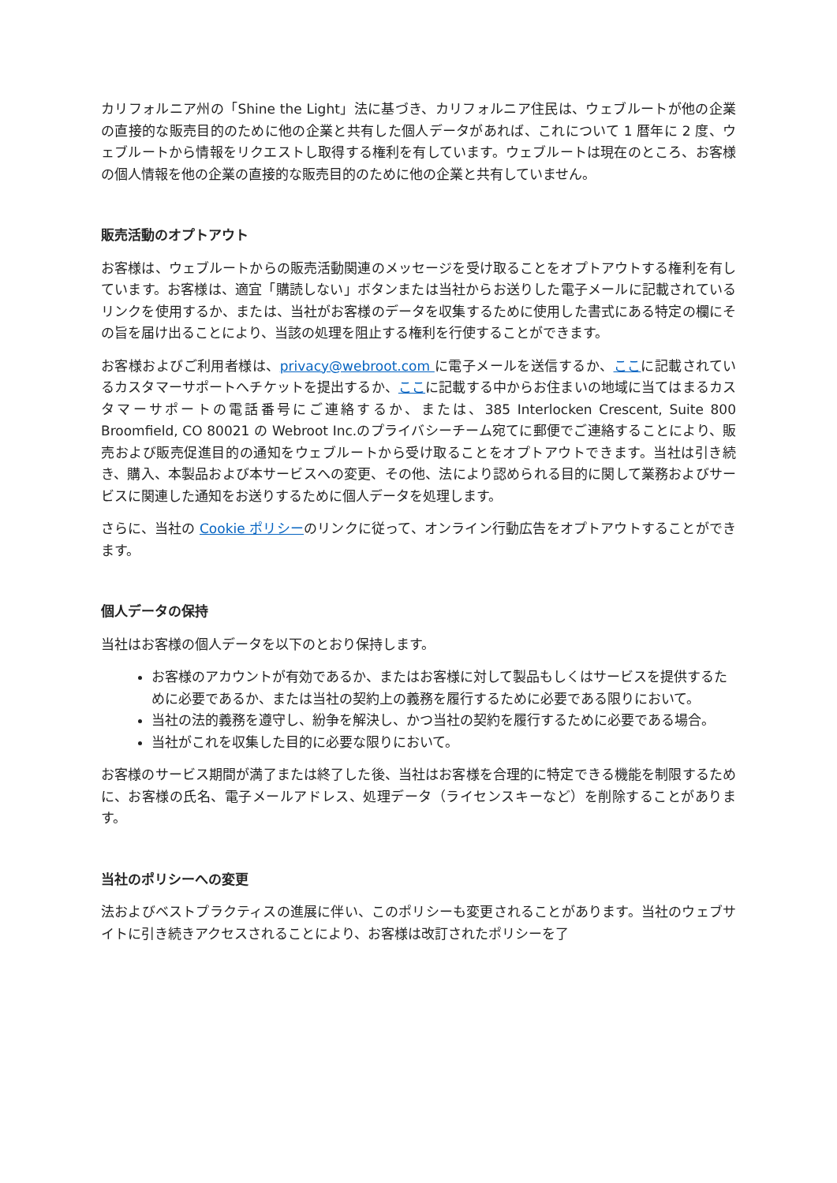カリフォルニア州の「Shine the Light」法に基づき、カリフォルニア住民は、ウェブルートが他の企業の直接的な販売目的のために他の企業と共有した個人データがあれば、これについて 1 暦年に 2 度、ウェブルートから情報をリクエストし取得する権利を有しています。ウェブルートは現在のところ、お客様の個人情報を他の企業の直接的な販売目的のために他の企業と共有していません。
販売活動のオプトアウト
お客様は、ウェブルートからの販売活動関連のメッセージを受け取ることをオプトアウトする権利を有しています。お客様は、適宜「購読しない」ボタンまたは当社からお送りした電子メールに記載されているリンクを使用するか、または、当社がお客様のデータを収集するために使用した書式にある特定の欄にその旨を届け出ることにより、当該の処理を阻止する権利を行使することができます。
お客様およびご利用者様は、privacy@webroot.com に電子メールを送信するか、ここに記載されているカスタマーサポートへチケットを提出するか、ここに記載する中からお住まいの地域に当てはまるカスタマーサポートの電話番号にご連絡するか、または、385 Interlocken Crescent, Suite 800 Broomfield, CO 80021 の Webroot Inc.のプライバシーチーム宛てに郵便でご連絡することにより、販売および販売促進目的の通知をウェブルートから受け取ることをオプトアウトできます。当社は引き続き、購入、本製品および本サービスへの変更、その他、法により認められる目的に関して業務およびサービスに関連した通知をお送りするために個人データを処理します。
さらに、当社の Cookie ポリシーのリンクに従って、オンライン行動広告をオプトアウトすることができます。
個人データの保持
当社はお客様の個人データを以下のとおり保持します。
お客様のアカウントが有効であるか、またはお客様に対して製品もしくはサービスを提供するために必要であるか、または当社の契約上の義務を履行するために必要である限りにおいて。
当社の法的義務を遵守し、紛争を解決し、かつ当社の契約を履行するために必要である場合。
当社がこれを収集した目的に必要な限りにおいて。
お客様のサービス期間が満了または終了した後、当社はお客様を合理的に特定できる機能を制限するために、お客様の氏名、電子メールアドレス、処理データ（ライセンスキーなど）を削除することがあります。
当社のポリシーへの変更
法およびベストプラクティスの進展に伴い、このポリシーも変更されることがあります。当社のウェブサイトに引き続きアクセスされることにより、お客様は改訂されたポリシーを了